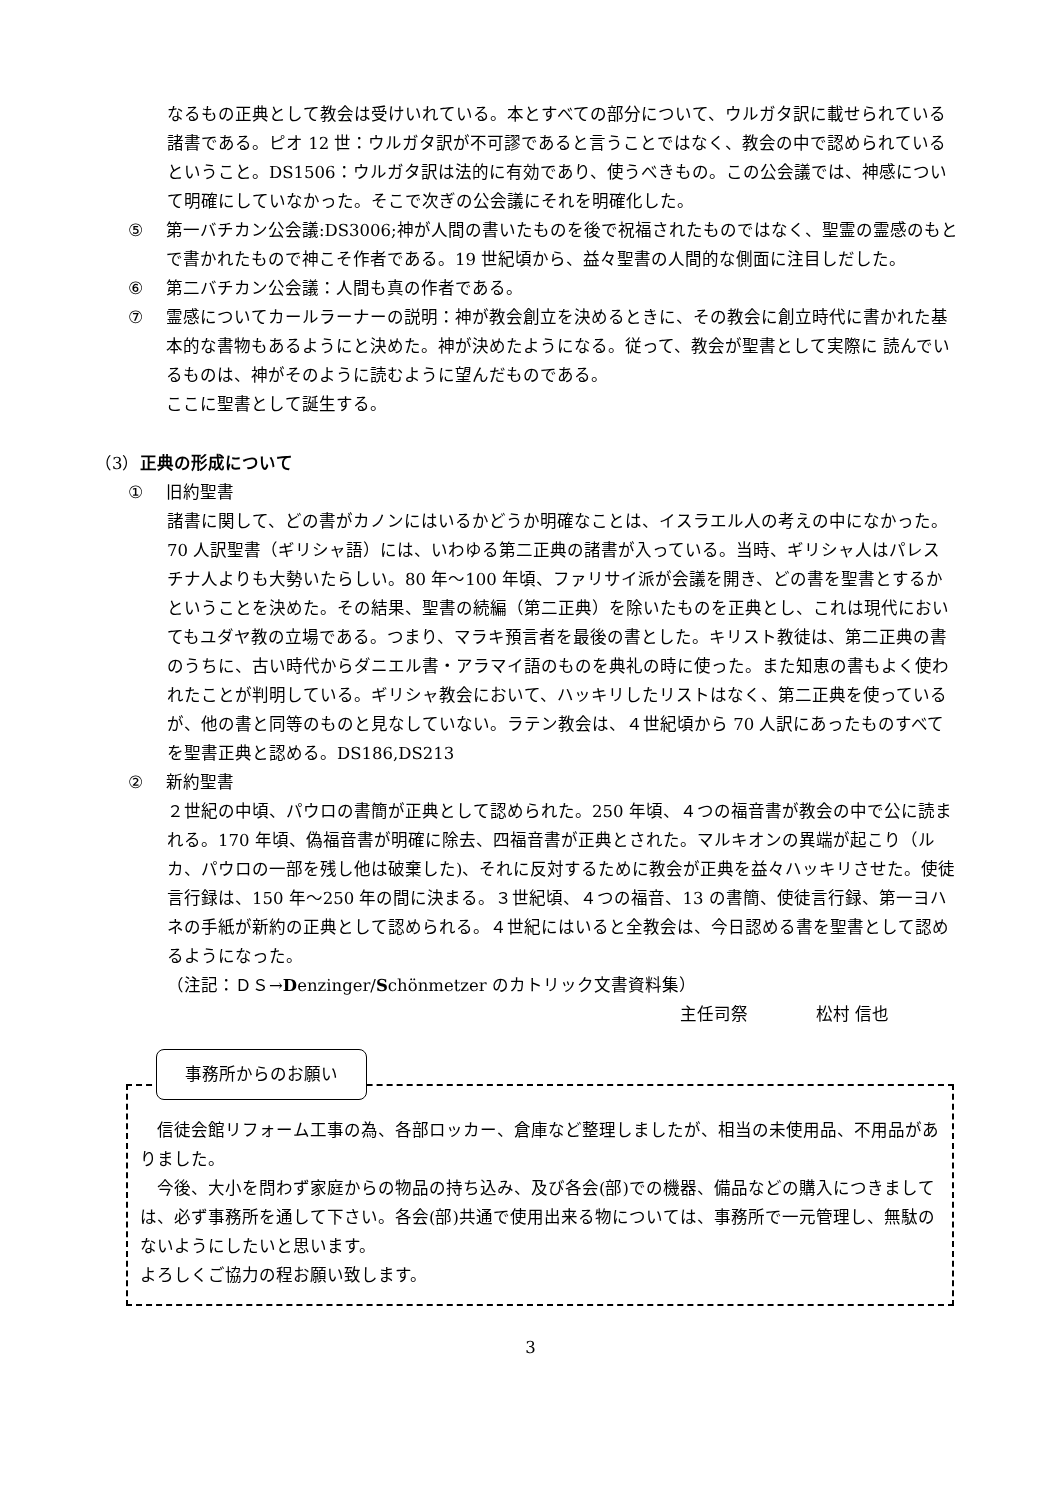なるもの正典として教会は受けいれている。本とすべての部分について、ウルガタ訳に載せられている諸書である。ピオ 12 世：ウルガタ訳が不可謬であると言うことではなく、教会の中で認められているということ。DS1506：ウルガタ訳は法的に有効であり、使うべきもの。この公会議では、神感について明確にしていなかった。そこで次ぎの公会議にそれを明確化した。
⑤ 第一バチカン公会議:DS3006;神が人間の書いたものを後で祝福されたものではなく、聖霊の霊感のもとで書かれたもので神こそ作者である。19 世紀頃から、益々聖書の人間的な側面に注目しだした。
⑥ 第二バチカン公会議：人間も真の作者である。
⑦ 霊感についてカールラーナーの説明：神が教会創立を決めるときに、その教会に創立時代に書かれた基本的な書物もあるようにと決めた。神が決めたようになる。従って、教会が聖書として実際に 読んでいるものは、神がそのように読むように望んだものである。
ここに聖書として誕生する。
（3）正典の形成について
① 旧約聖書
諸書に関して、どの書がカノンにはいるかどうか明確なことは、イスラエル人の考えの中になかった。70 人訳聖書（ギリシャ語）には、いわゆる第二正典の諸書が入っている。当時、ギリシャ人はパレスチナ人よりも大勢いたらしい。80 年～100 年頃、ファリサイ派が会議を開き、どの書を聖書とするかということを決めた。その結果、聖書の続編（第二正典）を除いたものを正典とし、これは現代においてもユダヤ教の立場である。つまり、マラキ預言者を最後の書とした。キリスト教徒は、第二正典の書のうちに、古い時代からダニエル書・アラマイ語のものを典礼の時に使った。また知恵の書もよく使われたことが判明している。ギリシャ教会において、ハッキリしたリストはなく、第二正典を使っているが、他の書と同等のものと見なしていない。ラテン教会は、４世紀頃から 70 人訳にあったものすべてを聖書正典と認める。DS186,DS213
② 新約聖書
２世紀の中頃、パウロの書簡が正典として認められた。250 年頃、４つの福音書が教会の中で公に読まれる。170 年頃、偽福音書が明確に除去、四福音書が正典とされた。マルキオンの異端が起こり（ルカ、パウロの一部を残し他は破棄した)、それに反対するために教会が正典を益々ハッキリさせた。使徒言行録は、150 年～250 年の間に決まる。３世紀頃、４つの福音、13 の書簡、使徒言行録、第一ヨハネの手紙が新約の正典として認められる。４世紀にはいると全教会は、今日認める書を聖書として認めるようになった。
（注記：ＤＳ→Denzinger/Schönmetzer のカトリック文書資料集）
主任司祭　　　　松村 信也
事務所からのお願い
　信徒会館リフォーム工事の為、各部ロッカー、倉庫など整理しましたが、相当の未使用品、不用品がありました。
　今後、大小を問わず家庭からの物品の持ち込み、及び各会(部)での機器、備品などの購入につきましては、必ず事務所を通して下さい。各会(部)共通で使用出来る物については、事務所で一元管理し、無駄のないようにしたいと思います。
よろしくご協力の程お願い致します。
3